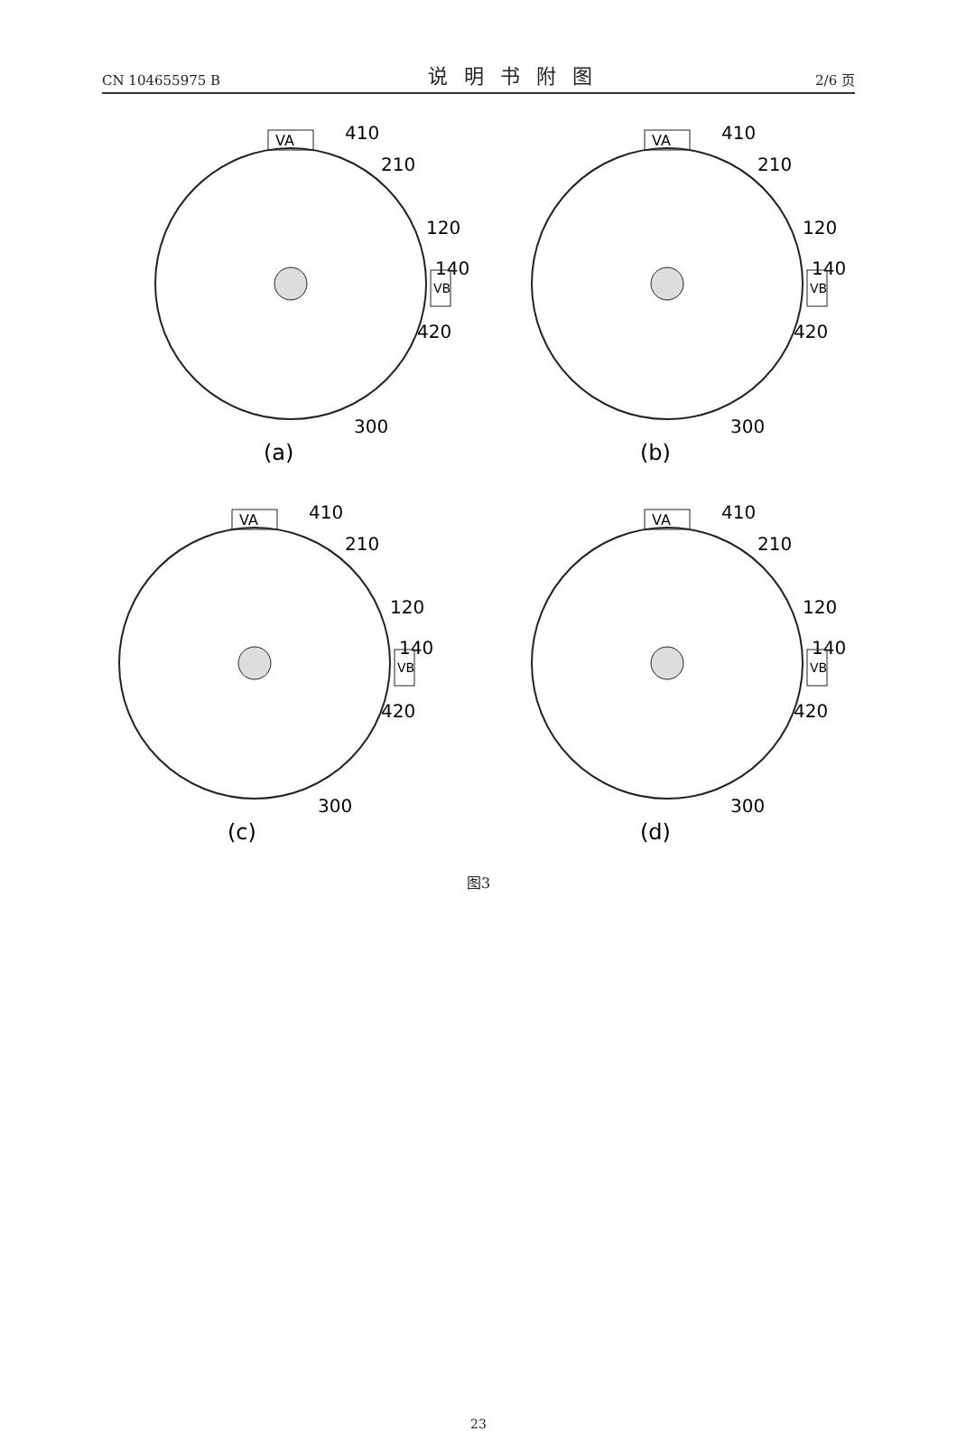CN 104655975 B 说明书附图 2/6 页
VA
410
210
120
140
VB
420
300
(a)
VA
410
210
120
140
VB
420
300
(b)
VA
410
210
120
140
VB
420
300
(c)
VA
410
210
120
140
VB
420
300
(d)
图3
23